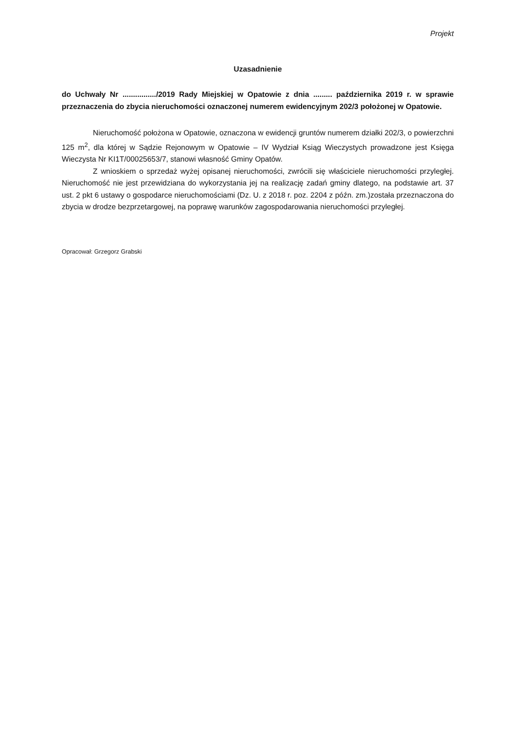Projekt
Uzasadnienie
do Uchwały Nr ................/2019 Rady Miejskiej w Opatowie z dnia ......... października 2019 r. w sprawie przeznaczenia do zbycia nieruchomości oznaczonej numerem ewidencyjnym 202/3 położonej w Opatowie.
Nieruchomość położona w Opatowie, oznaczona w ewidencji gruntów numerem działki 202/3, o powierzchni 125 m<sup>2</sup>, dla której w Sądzie Rejonowym w Opatowie – IV Wydział Ksiąg Wieczystych prowadzone jest Księga Wieczysta Nr KI1T/00025653/7, stanowi własność Gminy Opatów.
Z wnioskiem o sprzedaż wyżej opisanej nieruchomości, zwrócili się właściciele nieruchomości przyległej. Nieruchomość nie jest przewidziana do wykorzystania jej na realizację zadań gminy dlatego, na podstawie art. 37 ust. 2 pkt 6 ustawy o gospodarce nieruchomościami (Dz. U. z 2018 r. poz. 2204 z późn. zm.)została przeznaczona do zbycia w drodze bezprzetargowej, na poprawę warunków zagospodarowania nieruchomości przyległej.
Opracował: Grzegorz Grabski